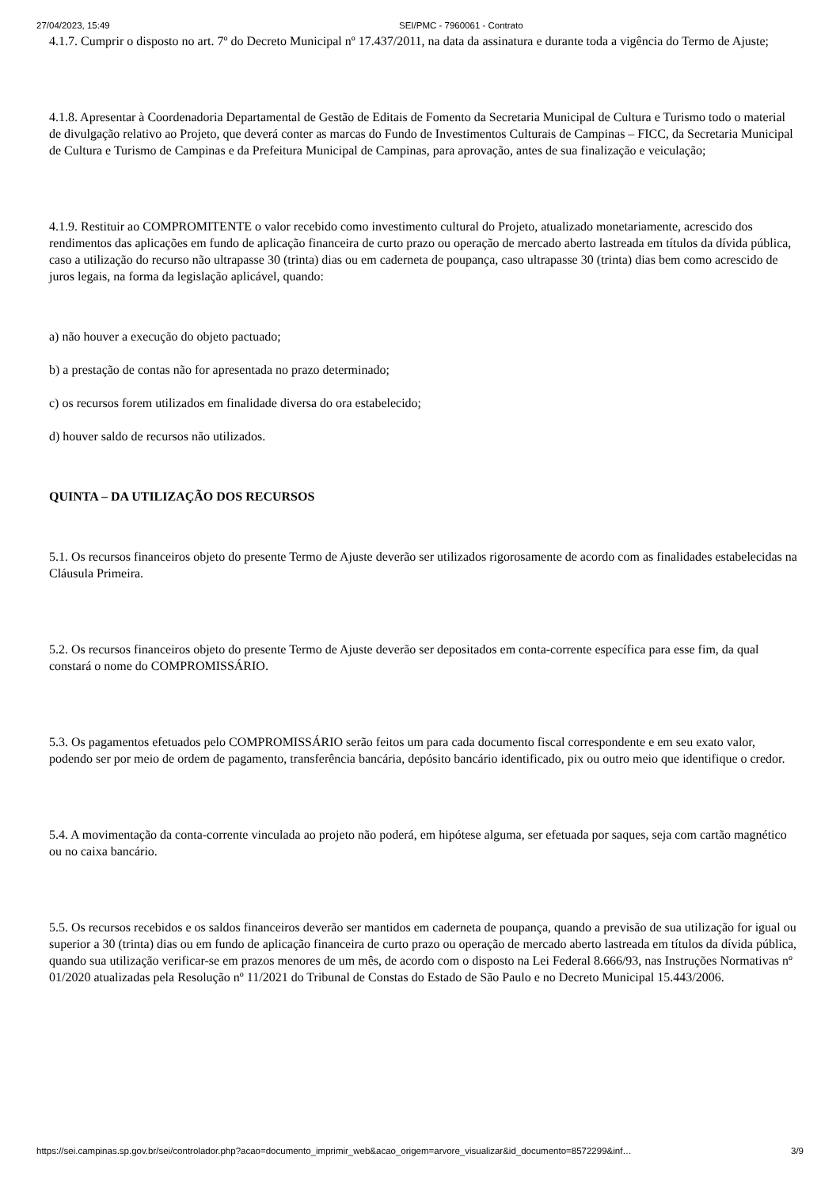27/04/2023, 15:49 SEI/PMC - 7960061 - Contrato
4.1.7. Cumprir o disposto no art. 7º do Decreto Municipal nº 17.437/2011, na data da assinatura e durante toda a vigência do Termo de Ajuste;
4.1.8. Apresentar à Coordenadoria Departamental de Gestão de Editais de Fomento da Secretaria Municipal de Cultura e Turismo todo o material de divulgação relativo ao Projeto, que deverá conter as marcas do Fundo de Investimentos Culturais de Campinas – FICC, da Secretaria Municipal de Cultura e Turismo de Campinas e da Prefeitura Municipal de Campinas, para aprovação, antes de sua finalização e veiculação;
4.1.9. Restituir ao COMPROMITENTE o valor recebido como investimento cultural do Projeto, atualizado monetariamente, acrescido dos rendimentos das aplicações em fundo de aplicação financeira de curto prazo ou operação de mercado aberto lastreada em títulos da dívida pública, caso a utilização do recurso não ultrapasse 30 (trinta) dias ou em caderneta de poupança, caso ultrapasse 30 (trinta) dias bem como acrescido de juros legais, na forma da legislação aplicável, quando:
a) não houver a execução do objeto pactuado;
b) a prestação de contas não for apresentada no prazo determinado;
c) os recursos forem utilizados em finalidade diversa do ora estabelecido;
d) houver saldo de recursos não utilizados.
QUINTA – DA UTILIZAÇÃO DOS RECURSOS
5.1. Os recursos financeiros objeto do presente Termo de Ajuste deverão ser utilizados rigorosamente de acordo com as finalidades estabelecidas na Cláusula Primeira.
5.2. Os recursos financeiros objeto do presente Termo de Ajuste deverão ser depositados em conta-corrente específica para esse fim, da qual constará o nome do COMPROMISSÁRIO.
5.3. Os pagamentos efetuados pelo COMPROMISSÁRIO serão feitos um para cada documento fiscal correspondente e em seu exato valor, podendo ser por meio de ordem de pagamento, transferência bancária, depósito bancário identificado, pix ou outro meio que identifique o credor.
5.4. A movimentação da conta-corrente vinculada ao projeto não poderá, em hipótese alguma, ser efetuada por saques, seja com cartão magnético ou no caixa bancário.
5.5. Os recursos recebidos e os saldos financeiros deverão ser mantidos em caderneta de poupança, quando a previsão de sua utilização for igual ou superior a 30 (trinta) dias ou em fundo de aplicação financeira de curto prazo ou operação de mercado aberto lastreada em títulos da dívida pública, quando sua utilização verificar-se em prazos menores de um mês, de acordo com o disposto na Lei Federal 8.666/93, nas Instruções Normativas nº 01/2020 atualizadas pela Resolução nº 11/2021 do Tribunal de Constas do Estado de São Paulo e no Decreto Municipal 15.443/2006.
https://sei.campinas.sp.gov.br/sei/controlador.php?acao=documento_imprimir_web&acao_origem=arvore_visualizar&id_documento=8572299&inf… 3/9